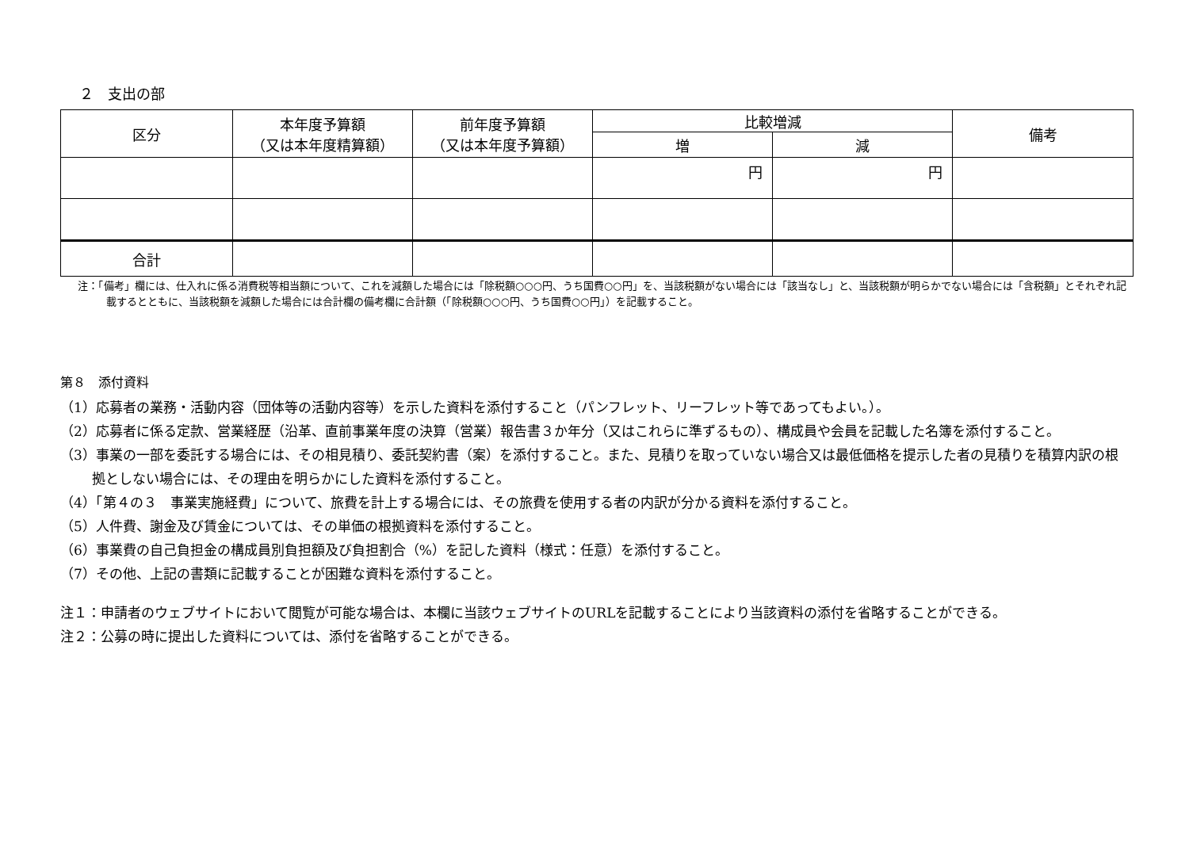２　支出の部
| 区分 | 本年度予算額 （又は本年度精算額） | 前年度予算額 （又は本年度予算額） | 比較増減 | | 備考 |
| --- | --- | --- | --- | --- | --- |
| | | | 増 | 減 | |
| | | | 円 | 円 | |
| 合計 | | | | | |
注：「備考」欄には、仕入れに係る消費税等相当額について、これを減額した場合には「除税額○○○円、うち国費○○円」を、当該税額がない場合には「該当なし」と、当該税額が明らかでない場合には「含税額」とそれぞれ記載するとともに、当該税額を減額した場合には合計欄の備考欄に合計額（「除税額○○○円、うち国費○○円」）を記載すること。
第８　添付資料
（1）応募者の業務・活動内容（団体等の活動内容等）を示した資料を添付すること（パンフレット、リーフレット等であってもよい。）。
（2）応募者に係る定款、営業経歴（沿革、直前事業年度の決算（営業）報告書３か年分（又はこれらに準ずるもの）、構成員や会員を記載した名簿を添付すること。
（3）事業の一部を委託する場合には、その相見積り、委託契約書（案）を添付すること。また、見積りを取っていない場合又は最低価格を提示した者の見積りを積算内訳の根拠としない場合には、その理由を明らかにした資料を添付すること。
（4）「第４の３　事業実施経費」について、旅費を計上する場合には、その旅費を使用する者の内訳が分かる資料を添付すること。
（5）人件費、謝金及び賃金については、その単価の根拠資料を添付すること。
（6）事業費の自己負担金の構成員別負担額及び負担割合（%）を記した資料（様式：任意）を添付すること。
（7）その他、上記の書類に記載することが困難な資料を添付すること。
注１：申請者のウェブサイトにおいて閲覧が可能な場合は、本欄に当該ウェブサイトのURLを記載することにより当該資料の添付を省略することができる。
注２：公募の時に提出した資料については、添付を省略することができる。